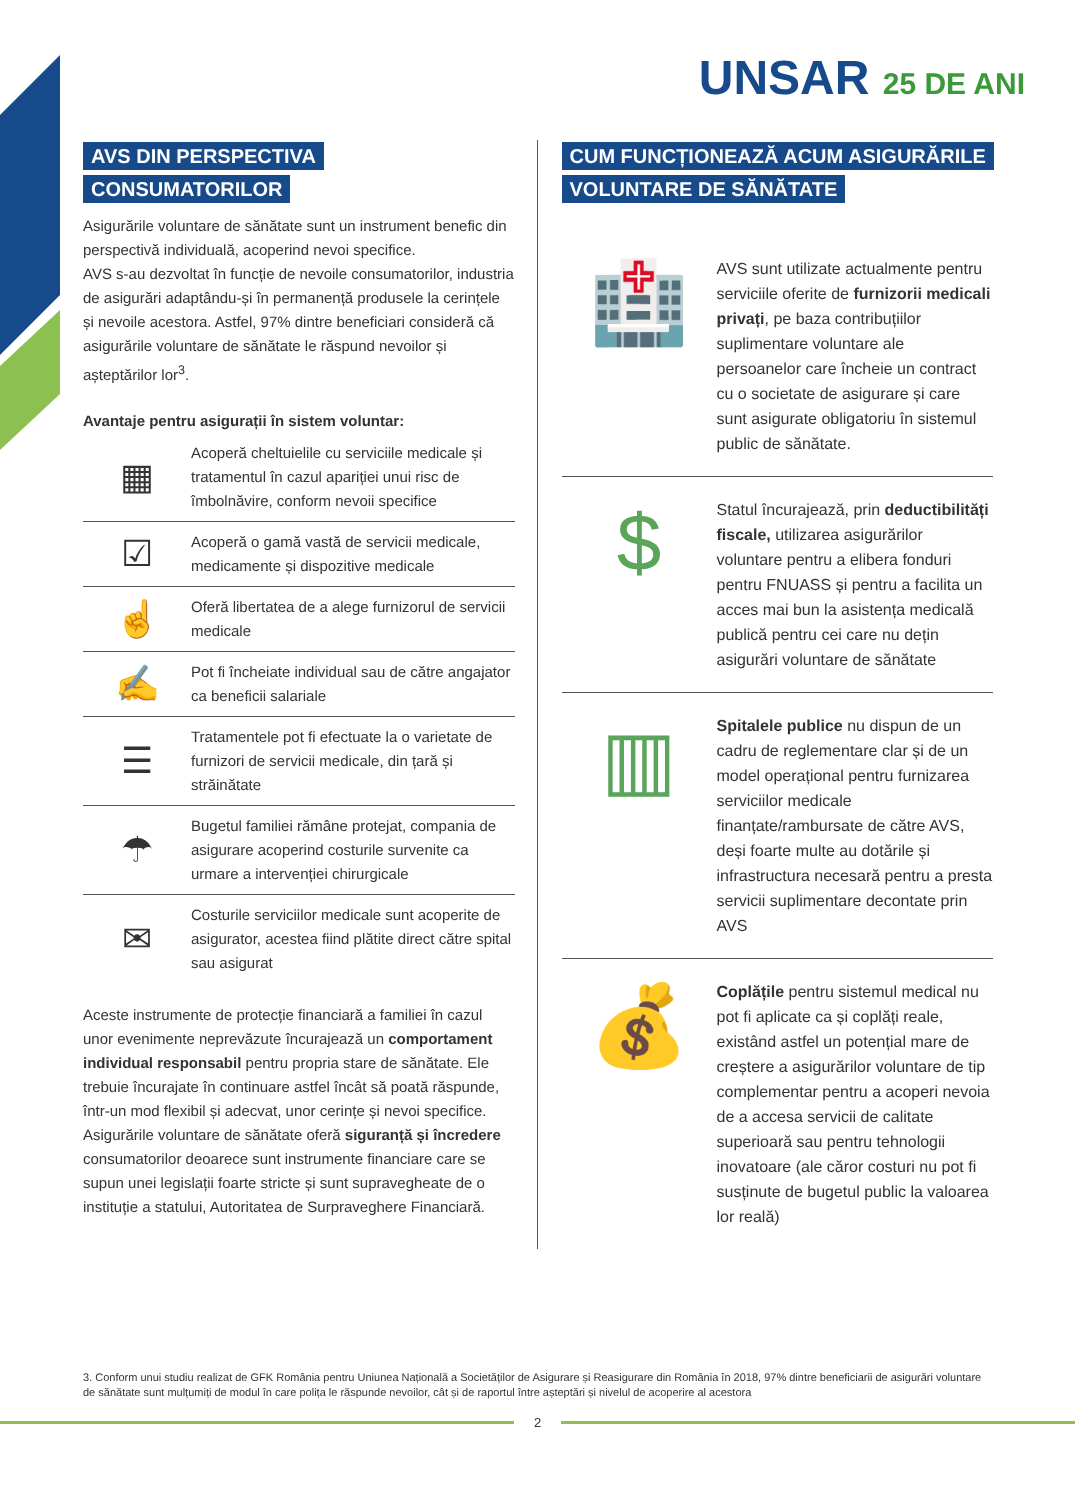UNSAR 25 DE ANI
AVS DIN PERSPECTIVA CONSUMATORILOR
Asigurările voluntare de sănătate sunt un instrument benefic din perspectivă individuală, acoperind nevoi specifice.
AVS s-au dezvoltat în funcție de nevoile consumatorilor, industria de asigurări adaptându-și în permanență produsele la cerințele și nevoile acestora. Astfel, 97% dintre beneficiari consideră că asigurările voluntare de sănătate le răspund nevoilor și așteptărilor lor<sup>3</sup>.
Avantaje pentru asigurații în sistem voluntar:
▦
Acoperă cheltuielile cu serviciile medicale și tratamentul în cazul apariției unui risc de îmbolnăvire, conform nevoii specifice
☑
Acoperă o gamă vastă de servicii medicale, medicamente și dispozitive medicale
☝
Oferă libertatea de a alege furnizorul de servicii medicale
✍
Pot fi încheiate individual sau de către angajator ca beneficii salariale
☰
Tratamentele pot fi efectuate la o varietate de furnizori de servicii medicale, din țară și străinătate
☂
Bugetul familiei rămâne protejat, compania de asigurare acoperind costurile survenite ca urmare a intervenției chirurgicale
✉
Costurile serviciilor medicale sunt acoperite de asigurator, acestea fiind plătite direct către spital sau asigurat
Aceste instrumente de protecție financiară a familiei în cazul unor evenimente neprevăzute încurajează un comportament individual responsabil pentru propria stare de sănătate. Ele trebuie încurajate în continuare astfel încât să poată răspunde, într-un mod flexibil și adecvat, unor cerințe și nevoi specifice.
Asigurările voluntare de sănătate oferă siguranță și încredere consumatorilor deoarece sunt instrumente financiare care se supun unei legislații foarte stricte și sunt supravegheate de o instituție a statului, Autoritatea de Surpraveghere Financiară.
CUM FUNCȚIONEAZĂ ACUM ASIGURĂRILE VOLUNTARE DE SĂNĂTATE
🏥
AVS sunt utilizate actualmente pentru serviciile oferite de furnizorii medicali privați, pe baza contribuțiilor suplimentare voluntare ale persoanelor care încheie un contract cu o societate de asigurare și care sunt asigurate obligatoriu în sistemul public de sănătate.
$
Statul încurajează, prin deductibilități fiscale, utilizarea asigurărilor voluntare pentru a elibera fonduri pentru FNUASS și pentru a facilita un acces mai bun la asistența medicală publică pentru cei care nu dețin asigurări voluntare de sănătate
▥
Spitalele publice nu dispun de un cadru de reglementare clar și de un model operațional pentru furnizarea serviciilor medicale finanțate/rambursate de către AVS, deși foarte multe au dotările și infrastructura necesară pentru a presta servicii suplimentare decontate prin AVS
💰
Coplățile pentru sistemul medical nu pot fi aplicate ca și coplăți reale, existând astfel un potențial mare de creștere a asigurărilor voluntare de tip complementar pentru a acoperi nevoia de a accesa servicii de calitate superioară sau pentru tehnologii inovatoare (ale căror costuri nu pot fi susținute de bugetul public la valoarea lor reală)
3. Conform unui studiu realizat de GFK România pentru Uniunea Națională a Societăților de Asigurare și Reasigurare din România în 2018, 97% dintre beneficiarii de asigurări voluntare de sănătate sunt mulțumiți de modul în care polița le răspunde nevoilor, cât și de raportul între așteptări și nivelul de acoperire al acestora
2